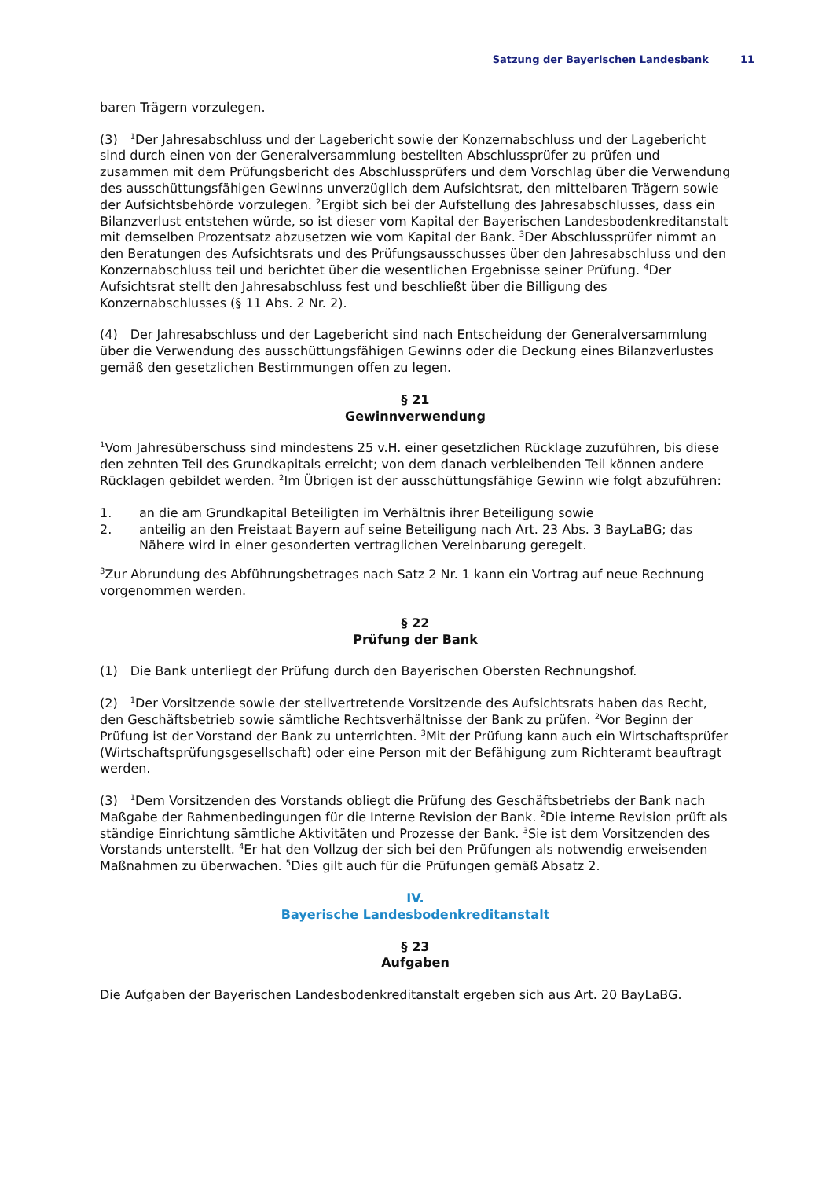Satzung der Bayerischen Landesbank 11
baren Trägern vorzulegen.
(3)<sup>1</sup>Der Jahresabschluss und der Lagebericht sowie der Konzernabschluss und der Lagebericht sind durch einen von der Generalversammlung bestellten Abschlussprüfer zu prüfen und zusammen mit dem Prüfungsbericht des Abschlussprüfers und dem Vorschlag über die Verwendung des ausschüttungsfähigen Gewinns unverzüglich dem Aufsichtsrat, den mittelbaren Trägern sowie der Aufsichtsbehörde vorzulegen. <sup>2</sup>Ergibt sich bei der Aufstellung des Jahresabschlusses, dass ein Bilanzverlust entstehen würde, so ist dieser vom Kapital der Bayerischen Landesbodenkreditanstalt mit demselben Prozentsatz abzusetzen wie vom Kapital der Bank. <sup>3</sup>Der Abschlussprüfer nimmt an den Beratungen des Aufsichtsrats und des Prüfungsausschusses über den Jahresabschluss und den Konzernabschluss teil und berichtet über die wesentlichen Ergebnisse seiner Prüfung. <sup>4</sup>Der Aufsichtsrat stellt den Jahresabschluss fest und beschließt über die Billigung des Konzernabschlusses (§ 11 Abs. 2 Nr. 2).
(4) Der Jahresabschluss und der Lagebericht sind nach Entscheidung der Generalversammlung über die Verwendung des ausschüttungsfähigen Gewinns oder die Deckung eines Bilanzverlustes gemäß den gesetzlichen Bestimmungen offen zu legen.
§ 21
Gewinnverwendung
<sup>1</sup> Vom Jahresüberschuss sind mindestens 25 v.H. einer gesetzlichen Rücklage zuzuführen, bis diese den zehnten Teil des Grundkapitals erreicht; von dem danach verbleibenden Teil können andere Rücklagen gebildet werden. <sup>2</sup>Im Übrigen ist der ausschüttungsfähige Gewinn wie folgt abzuführen:
1. an die am Grundkapital Beteiligten im Verhältnis ihrer Beteiligung sowie
2. anteilig an den Freistaat Bayern auf seine Beteiligung nach Art. 23 Abs. 3 BayLaBG; das Nähere wird in einer gesonderten vertraglichen Vereinbarung geregelt.
<sup>3</sup> Zur Abrundung des Abführungsbetrages nach Satz 2 Nr. 1 kann ein Vortrag auf neue Rechnung vorgenommen werden.
§ 22
Prüfung der Bank
(1) Die Bank unterliegt der Prüfung durch den Bayerischen Obersten Rechnungshof.
(2)<sup>1</sup>Der Vorsitzende sowie der stellvertretende Vorsitzende des Aufsichtsrats haben das Recht, den Geschäftsbetrieb sowie sämtliche Rechtsverhältnisse der Bank zu prüfen. <sup>2</sup>Vor Beginn der Prüfung ist der Vorstand der Bank zu unterrichten. <sup>3</sup>Mit der Prüfung kann auch ein Wirtschaftsprüfer (Wirtschaftsprüfungsgesellschaft) oder eine Person mit der Befähigung zum Richteramt beauftragt werden.
(3)<sup>1</sup>Dem Vorsitzenden des Vorstands obliegt die Prüfung des Geschäftsbetriebs der Bank nach Maßgabe der Rahmenbedingungen für die Interne Revision der Bank. <sup>2</sup>Die interne Revision prüft als ständige Einrichtung sämtliche Aktivitäten und Prozesse der Bank. <sup>3</sup>Sie ist dem Vorsitzenden des Vorstands unterstellt. <sup>4</sup>Er hat den Vollzug der sich bei den Prüfungen als notwendig erweisenden Maßnahmen zu überwachen. <sup>5</sup>Dies gilt auch für die Prüfungen gemäß Absatz 2.
IV.
Bayerische Landesbodenkreditanstalt
§ 23
Aufgaben
Die Aufgaben der Bayerischen Landesbodenkreditanstalt ergeben sich aus Art. 20 BayLaBG.